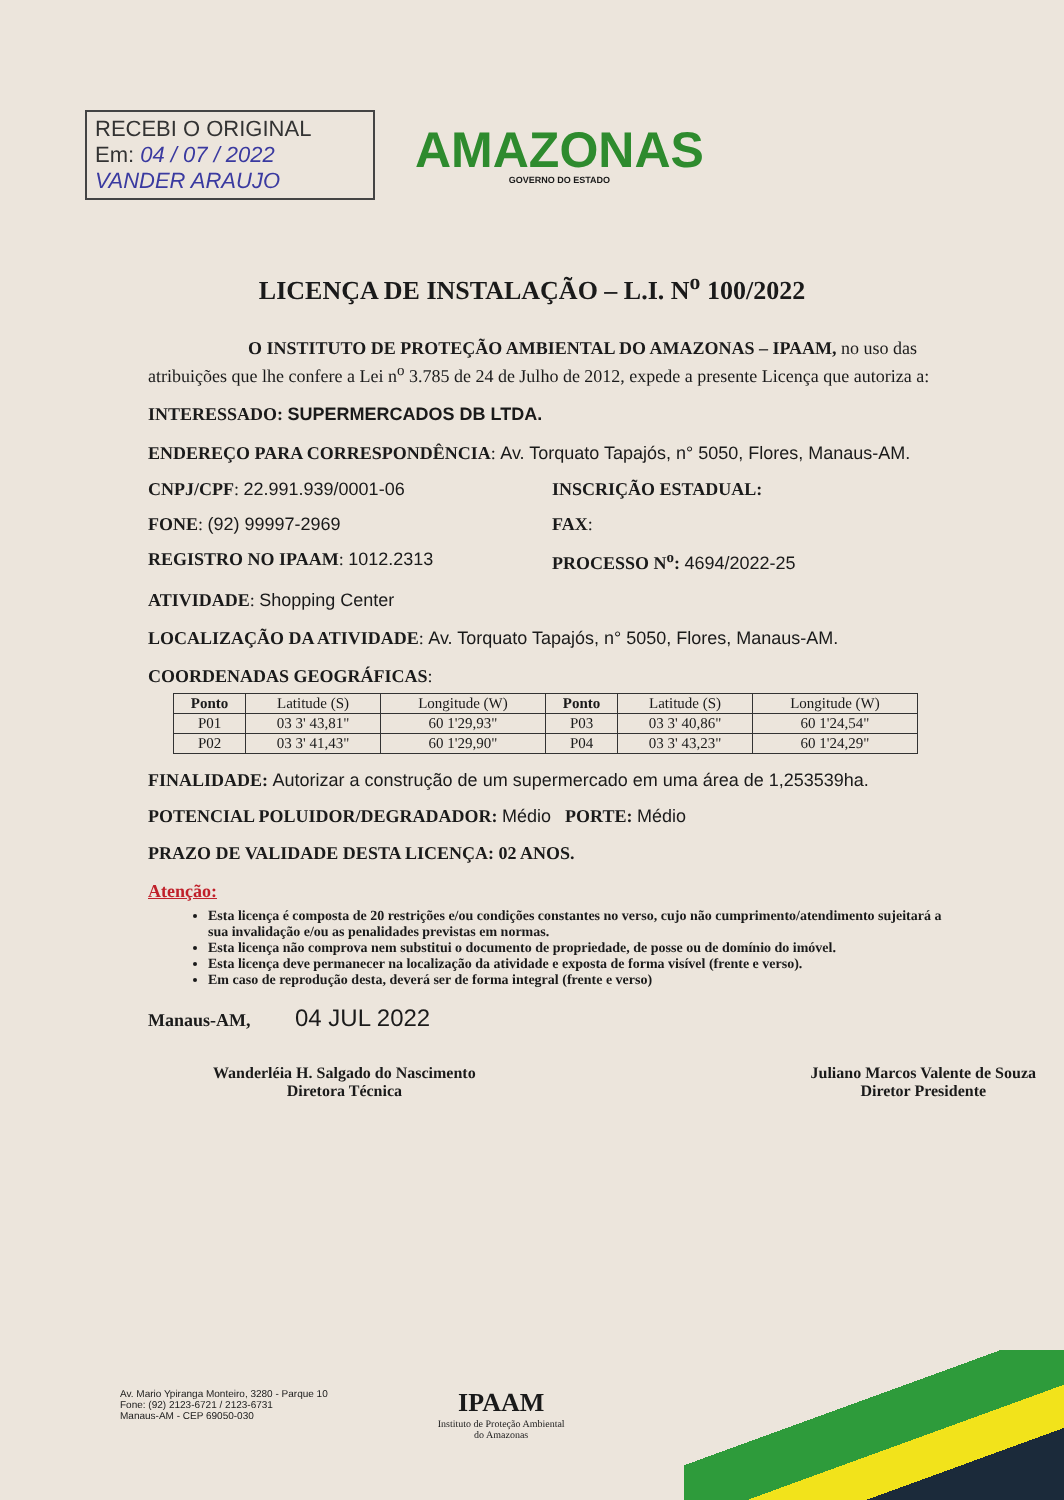RECEBI O ORIGINAL
Em: 04 / 07 / 2022
VANDER ARAUJO
AMAZONAS
GOVERNO DO ESTADO
LICENÇA DE INSTALAÇÃO – L.I. N<sup>o</sup> 100/2022
O INSTITUTO DE PROTEÇÃO AMBIENTAL DO AMAZONAS – IPAAM, no uso das atribuições que lhe confere a Lei n<sup>o</sup> 3.785 de 24 de Julho de 2012, expede a presente Licença que autoriza a:
INTERESSADO: SUPERMERCADOS DB LTDA.
ENDEREÇO PARA CORRESPONDÊNCIA: Av. Torquato Tapajós, n° 5050, Flores, Manaus-AM.
CNPJ/CPF: 22.991.939/0001-06 INSCRIÇÃO ESTADUAL:
FONE: (92) 99997-2969 FAX:
REGISTRO NO IPAAM: 1012.2313 PROCESSO N<sup>o</sup>: 4694/2022-25
ATIVIDADE: Shopping Center
LOCALIZAÇÃO DA ATIVIDADE: Av. Torquato Tapajós, n° 5050, Flores, Manaus-AM.
COORDENADAS GEOGRÁFICAS:
| Ponto | Latitude (S) | Longitude (W) | Ponto | Latitude (S) | Longitude (W) |
| P01 | 03 3' 43,81" | 60 1'29,93" | P03 | 03 3' 40,86" | 60 1'24,54" |
| P02 | 03 3' 41,43" | 60 1'29,90" | P04 | 03 3' 43,23" | 60 1'24,29" |
FINALIDADE: Autorizar a construção de um supermercado em uma área de 1,253539ha.
POTENCIAL POLUIDOR/DEGRADADOR: Médio PORTE: Médio
PRAZO DE VALIDADE DESTA LICENÇA: 02 ANOS.
Atenção:
Esta licença é composta de 20 restrições e/ou condições constantes no verso, cujo não cumprimento/atendimento sujeitará a sua invalidação e/ou as penalidades previstas em normas.
Esta licença não comprova nem substitui o documento de propriedade, de posse ou de domínio do imóvel.
Esta licença deve permanecer na localização da atividade e exposta de forma visível (frente e verso).
Em caso de reprodução desta, deverá ser de forma integral (frente e verso)
Manaus-AM, 04 JUL 2022
Wanderléia H. Salgado do Nascimento
Diretora Técnica
Juliano Marcos Valente de Souza
Diretor Presidente
Av. Mario Ypiranga Monteiro, 3280 - Parque 10
Fone: (92) 2123-6721 / 2123-6731
Manaus-AM - CEP 69050-030
IPAAM
Instituto de Proteção Ambiental
do Amazonas